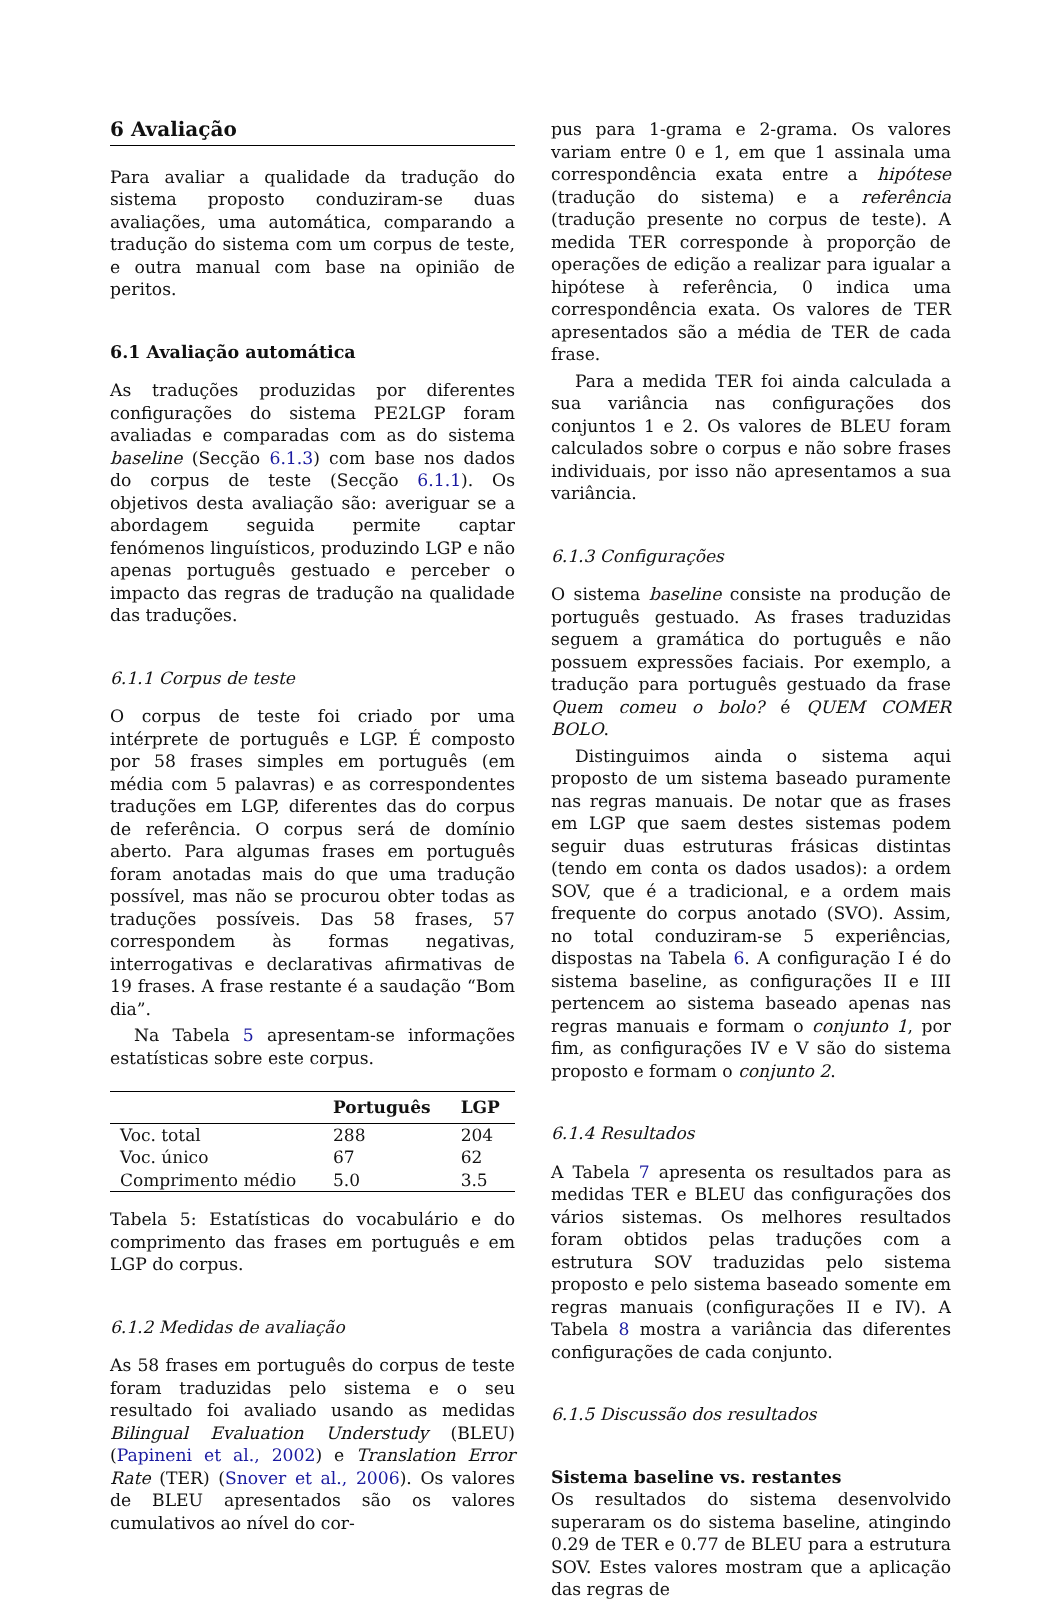6 Avaliação
Para avaliar a qualidade da tradução do sistema proposto conduziram-se duas avaliações, uma automática, comparando a tradução do sistema com um corpus de teste, e outra manual com base na opinião de peritos.
6.1 Avaliação automática
As traduções produzidas por diferentes configurações do sistema PE2LGP foram avaliadas e comparadas com as do sistema baseline (Secção 6.1.3) com base nos dados do corpus de teste (Secção 6.1.1). Os objetivos desta avaliação são: averiguar se a abordagem seguida permite captar fenómenos linguísticos, produzindo LGP e não apenas português gestuado e perceber o impacto das regras de tradução na qualidade das traduções.
6.1.1 Corpus de teste
O corpus de teste foi criado por uma intérprete de português e LGP. É composto por 58 frases simples em português (em média com 5 palavras) e as correspondentes traduções em LGP, diferentes das do corpus de referência. O corpus será de domínio aberto. Para algumas frases em português foram anotadas mais do que uma tradução possível, mas não se procurou obter todas as traduções possíveis. Das 58 frases, 57 correspondem às formas negativas, interrogativas e declarativas afirmativas de 19 frases. A frase restante é a saudação “Bom dia”.
Na Tabela 5 apresentam-se informações estatísticas sobre este corpus.
| | Português | LGP |
| --- | --- | --- |
| Voc. total | 288 | 204 |
| Voc. único | 67 | 62 |
| Comprimento médio | 5.0 | 3.5 |
Tabela 5: Estatísticas do vocabulário e do comprimento das frases em português e em LGP do corpus.
6.1.2 Medidas de avaliação
As 58 frases em português do corpus de teste foram traduzidas pelo sistema e o seu resultado foi avaliado usando as medidas Bilingual Evaluation Understudy (BLEU) (Papineni et al., 2002) e Translation Error Rate (TER) (Snover et al., 2006). Os valores de BLEU apresentados são os valores cumulativos ao nível do cor-
pus para 1-grama e 2-grama. Os valores variam entre 0 e 1, em que 1 assinala uma correspondência exata entre a hipótese (tradução do sistema) e a referência (tradução presente no corpus de teste). A medida TER corresponde à proporção de operações de edição a realizar para igualar a hipótese à referência, 0 indica uma correspondência exata. Os valores de TER apresentados são a média de TER de cada frase.
Para a medida TER foi ainda calculada a sua variância nas configurações dos conjuntos 1 e 2. Os valores de BLEU foram calculados sobre o corpus e não sobre frases individuais, por isso não apresentamos a sua variância.
6.1.3 Configurações
O sistema baseline consiste na produção de português gestuado. As frases traduzidas seguem a gramática do português e não possuem expressões faciais. Por exemplo, a tradução para português gestuado da frase Quem comeu o bolo? é QUEM COMER BOLO.
Distinguimos ainda o sistema aqui proposto de um sistema baseado puramente nas regras manuais. De notar que as frases em LGP que saem destes sistemas podem seguir duas estruturas frásicas distintas (tendo em conta os dados usados): a ordem SOV, que é a tradicional, e a ordem mais frequente do corpus anotado (SVO). Assim, no total conduziram-se 5 experiências, dispostas na Tabela 6. A configuração I é do sistema baseline, as configurações II e III pertencem ao sistema baseado apenas nas regras manuais e formam o conjunto 1, por fim, as configurações IV e V são do sistema proposto e formam o conjunto 2.
6.1.4 Resultados
A Tabela 7 apresenta os resultados para as medidas TER e BLEU das configurações dos vários sistemas. Os melhores resultados foram obtidos pelas traduções com a estrutura SOV traduzidas pelo sistema proposto e pelo sistema baseado somente em regras manuais (configurações II e IV). A Tabela 8 mostra a variância das diferentes configurações de cada conjunto.
6.1.5 Discussão dos resultados
Sistema baseline vs. restantes
Os resultados do sistema desenvolvido superaram os do sistema baseline, atingindo 0.29 de TER e 0.77 de BLEU para a estrutura SOV. Estes valores mostram que a aplicação das regras de